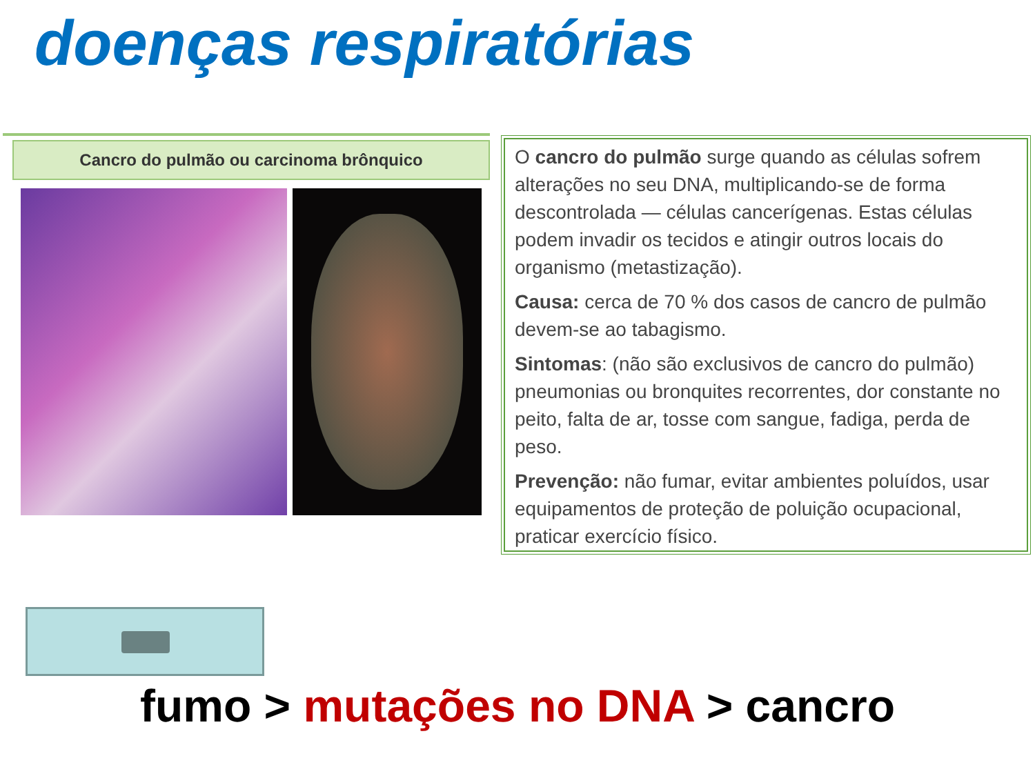doenças respiratórias
Cancro do pulmão ou carcinoma brônquico
O cancro do pulmão surge quando as células sofrem alterações no seu DNA, multiplicando-se de forma descontrolada — células cancerígenas. Estas células podem invadir os tecidos e atingir outros locais do organismo (metastização).
Causa: cerca de 70 % dos casos de cancro de pulmão devem-se ao tabagismo.
Sintomas: (não são exclusivos de cancro do pulmão) pneumonias ou bronquites recorrentes, dor constante no peito, falta de ar, tosse com sangue, fadiga, perda de peso.
Prevenção: não fumar, evitar ambientes poluídos, usar equipamentos de proteção de poluição ocupacional, praticar exercício físico.
fumo > mutações no DNA > cancro